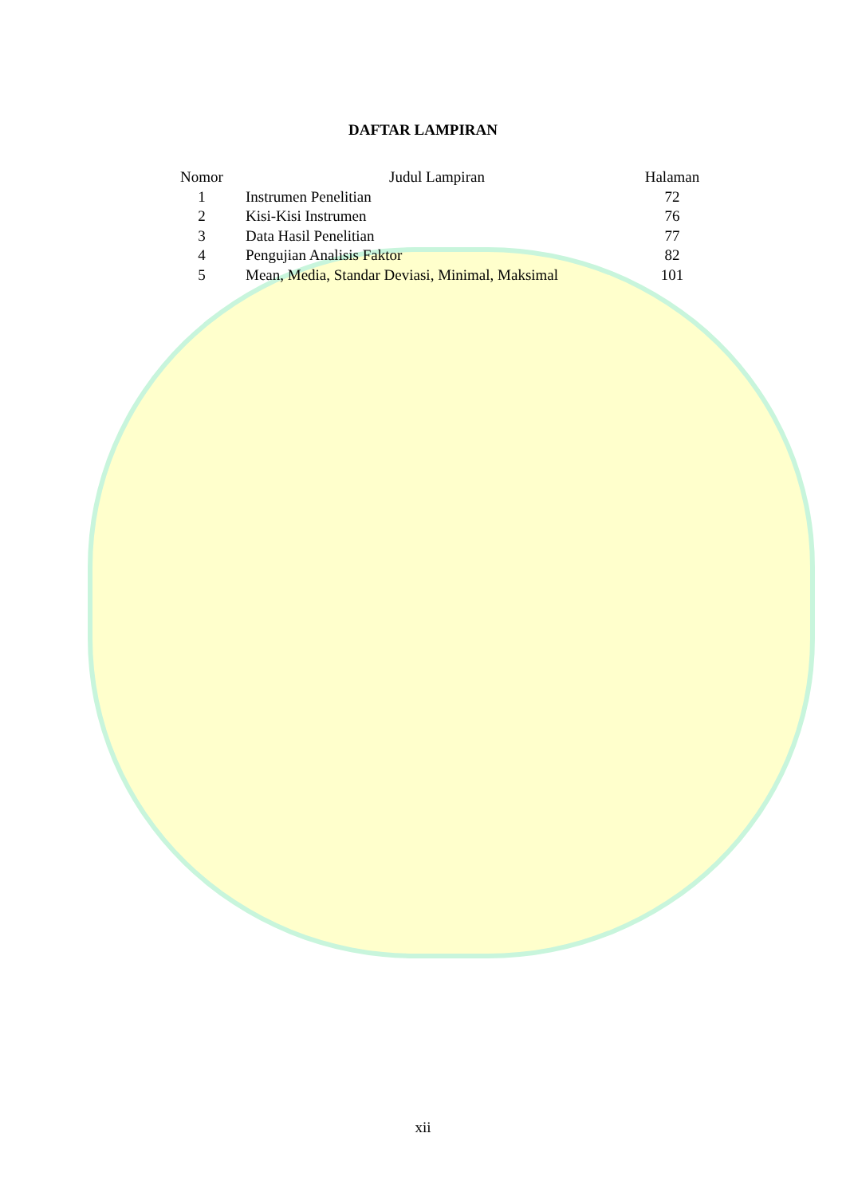DAFTAR LAMPIRAN
| Nomor | | Judul Lampiran | Halaman |
| --- | --- | --- | --- |
| 1 | | Instrumen Penelitian | 72 |
| 2 | | Kisi-Kisi Instrumen | 76 |
| 3 | | Data Hasil Penelitian | 77 |
| 4 | | Pengujian Analisis Faktor | 82 |
| 5 | | Mean, Media, Standar Deviasi, Minimal, Maksimal | 101 |
xii